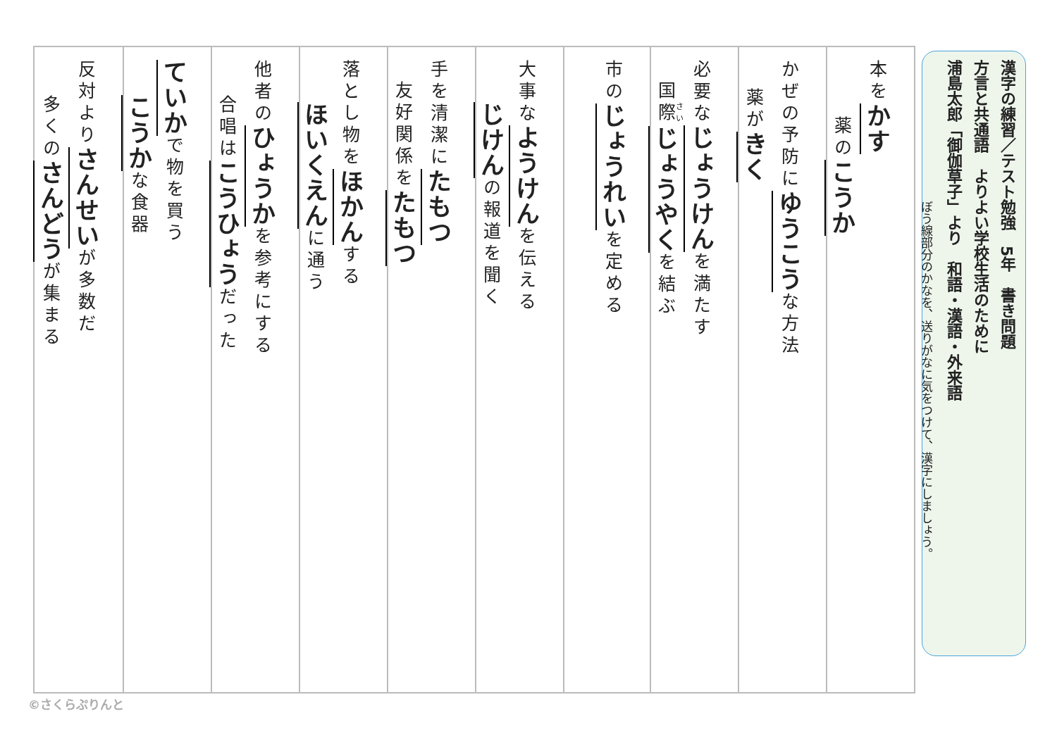漢字の練習／テスト勉強　5年　書き問題
方言と共通語　よりよい学校生活のために
浦島太郎「御伽草子」より　和語・漢語・外来語
ぼう線部分のかなを、送りがなに気をつけて、漢字にしましょう。
本をかす
薬のこうか
かぜの予防にゆうこうな方法
薬がきく
必要なじょうけんを満たす
国際じょうやくを結ぶ
市のじょうれいを定める
大事なようけんを伝える
じけんの報道を聞く
手を清潔にたもつ
友好関係をたもつ
落とし物をほかんする
ほいくえんに通う
他者のひょうかを参考にする
合唱はこうひょうだった
ていかで物を買う
こうかな食器
反対よりさんせいが多数だ
多くのさんどうが集まる
©さくらぷりんと